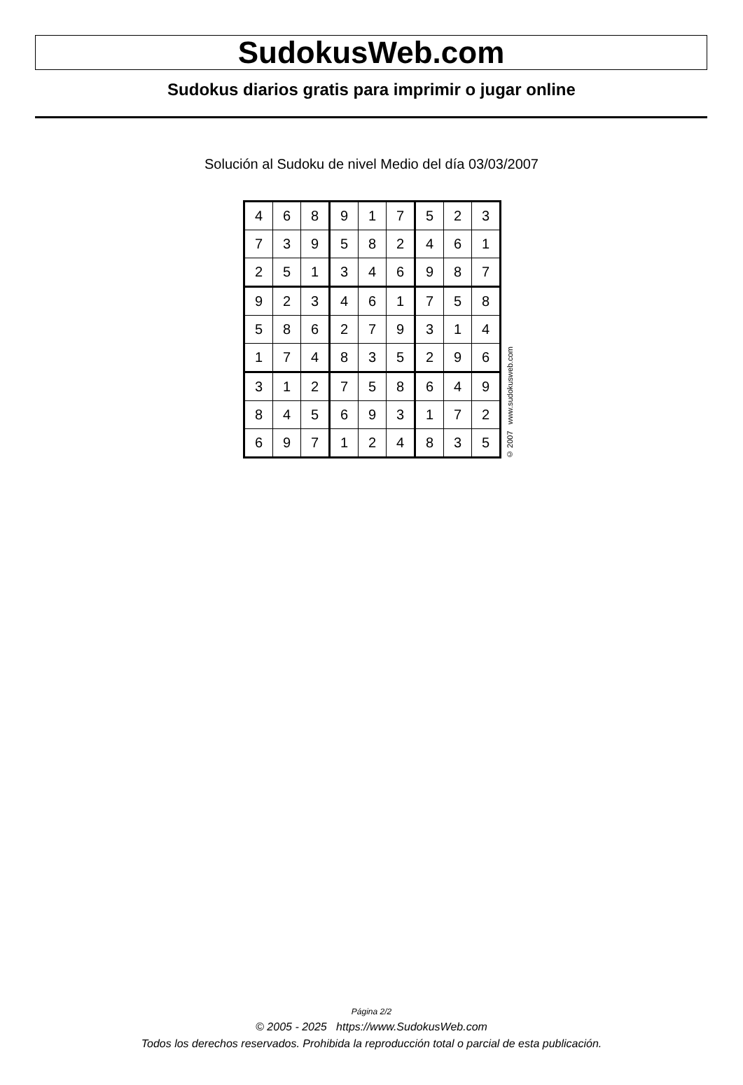SudokusWeb.com
Sudokus diarios gratis para imprimir o jugar online
Solución al Sudoku de nivel Medio del día 03/03/2007
| 4 | 6 | 8 | 9 | 1 | 7 | 5 | 2 | 3 |
| 7 | 3 | 9 | 5 | 8 | 2 | 4 | 6 | 1 |
| 2 | 5 | 1 | 3 | 4 | 6 | 9 | 8 | 7 |
| 9 | 2 | 3 | 4 | 6 | 1 | 7 | 5 | 8 |
| 5 | 8 | 6 | 2 | 7 | 9 | 3 | 1 | 4 |
| 1 | 7 | 4 | 8 | 3 | 5 | 2 | 9 | 6 |
| 3 | 1 | 2 | 7 | 5 | 8 | 6 | 4 | 9 |
| 8 | 4 | 5 | 6 | 9 | 3 | 1 | 7 | 2 |
| 6 | 9 | 7 | 1 | 2 | 4 | 8 | 3 | 5 |
© 2007 www.sudokusweb.com
Página 2/2
© 2005 - 2025 https://www.SudokusWeb.com
Todos los derechos reservados. Prohibida la reproducción total o parcial de esta publicación.